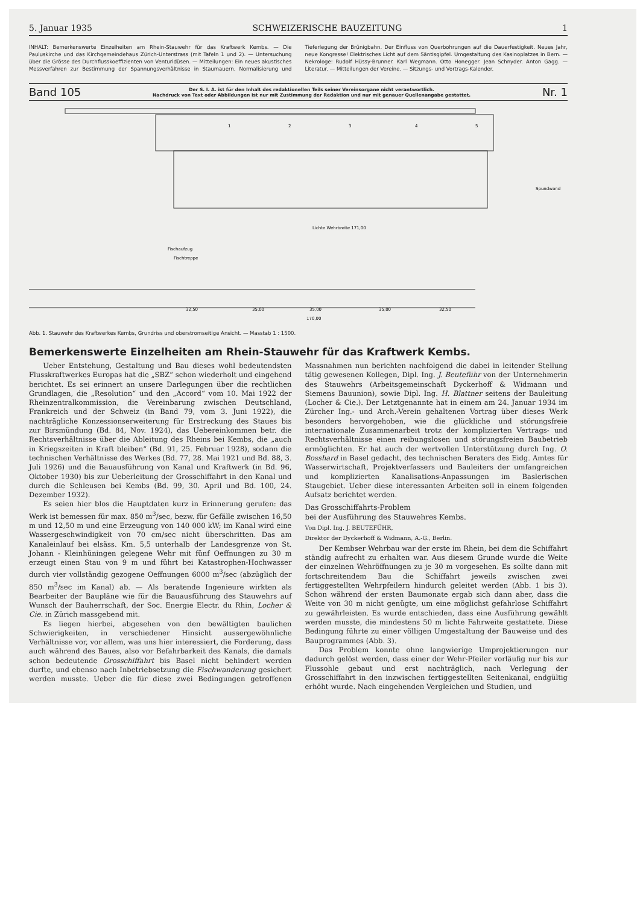5. Januar 1935 SCHWEIZERISCHE BAUZEITUNG 1
INHALT: Bemerkenswerte Einzelheiten am Rhein-Stauwehr für das Kraftwerk Kembs. — Die Pauluskirche und das Kirchgemeindehaus Zürich-Unterstrass (mit Tafeln 1 und 2). — Untersuchung über die Grösse des Durchflusskoeffizienten von Venturidüsen. — Mitteilungen: Ein neues akustisches Messverfahren zur Bestimmung der Spannungsverhältnisse in Staumauern. Normalisierung und Tieferlegung der Brünigbahn. Der Einfluss von Querbohrungen auf die Dauerfestigkeit. Neues Jahr, neue Kongresse! Elektrisches Licht auf dem Säntisgipfel. Umgestaltung des Kasinoplatzes in Bern. — Nekrologe: Rudolf Hüssy-Brunner. Karl Wegmann. Otto Honegger. Jean Schnyder. Anton Gagg. — Literatur. — Mitteilungen der Vereine. — Sitzungs- und Vortrags-Kalender.
Band 105
Der S. I. A. ist für den Inhalt des redaktionellen Teils seiner Vereinsorgane nicht verantwortlich.
Nachdruck von Text oder Abbildungen ist nur mit Zustimmung der Redaktion und nur mit genauer Quellenangabe gestattet.
Nr. 1
1
2
3
4
5
Spundwand
Fischaufzug
Fischtreppe
Lichte Wehrbreite 171,00
32,50
35,00
35,00
35,00
32,50
170,00
Abb. 1. Stauwehr des Kraftwerkes Kembs, Grundriss und oberstromseitige Ansicht. — Masstab 1 : 1500.
Bemerkenswerte Einzelheiten am Rhein-Stauwehr für das Kraftwerk Kembs.
Ueber Entstehung, Gestaltung und Bau dieses wohl bedeutendsten Flusskraftwerkes Europas hat die „SBZ“ schon wiederholt und eingehend berichtet. Es sei erinnert an unsere Darlegungen über die rechtlichen Grundlagen, die „Resolution“ und den „Accord“ vom 10. Mai 1922 der Rheinzentralkommission, die Vereinbarung zwischen Deutschland, Frankreich und der Schweiz (in Band 79, vom 3. Juni 1922), die nachträgliche Konzessionserweiterung für Erstreckung des Staues bis zur Birsmündung (Bd. 84, Nov. 1924), das Uebereinkommen betr. die Rechtsverhältnisse über die Ableitung des Rheins bei Kembs, die „auch in Kriegszeiten in Kraft bleiben“ (Bd. 91, 25. Februar 1928), sodann die technischen Verhältnisse des Werkes (Bd. 77, 28. Mai 1921 und Bd. 88, 3. Juli 1926) und die Bauausführung von Kanal und Kraftwerk (in Bd. 96, Oktober 1930) bis zur Ueberleitung der Grosschiffahrt in den Kanal und durch die Schleusen bei Kembs (Bd. 99, 30. April und Bd. 100, 24. Dezember 1932).
Es seien hier blos die Hauptdaten kurz in Erinnerung gerufen: das Werk ist bemessen für max. 850 m<sup>3</sup>/sec, bezw. für Gefälle zwischen 16,50 m und 12,50 m und eine Erzeugung von 140 000 kW; im Kanal wird eine Wassergeschwindigkeit von 70 cm/sec nicht überschritten. Das am Kanaleinlauf bei elsäss. Km. 5,5 unterhalb der Landesgrenze von St. Johann - Kleinhüningen gelegene Wehr mit fünf Oeffnungen zu 30 m erzeugt einen Stau von 9 m und führt bei Katastrophen-Hochwasser durch vier vollständig gezogene Oeffnungen 6000 m<sup>3</sup>/sec (abzüglich der 850 m<sup>3</sup>/sec im Kanal) ab. — Als beratende Ingenieure wirkten als Bearbeiter der Baupläne wie für die Bauausführung des Stauwehrs auf Wunsch der Bauherrschaft, der Soc. Energie Electr. du Rhin, Locher & Cie. in Zürich massgebend mit.
Es liegen hierbei, abgesehen von den bewältigten baulichen Schwierigkeiten, in verschiedener Hinsicht aussergewöhnliche Verhältnisse vor, vor allem, was uns hier interessiert, die Forderung, dass auch während des Baues, also vor Befahrbarkeit des Kanals, die damals schon bedeutende Grosschiffahrt bis Basel nicht behindert werden durfte, und ebenso nach Inbetriebsetzung die Fischwanderung gesichert werden musste. Ueber die für diese zwei Bedingungen getroffenen Massnahmen nun berichten nachfolgend die dabei in leitender Stellung tätig gewesenen Kollegen, Dipl. Ing. J. Beuteführ von der Unternehmerin des Stauwehrs (Arbeitsgemeinschaft Dyckerhoff & Widmann und Siemens Bauunion), sowie Dipl. Ing. H. Blattner seitens der Bauleitung (Locher & Cie.). Der Letztgenannte hat in einem am 24. Januar 1934 im Zürcher Ing.- und Arch.-Verein gehaltenen Vortrag über dieses Werk besonders hervorgehoben, wie die glückliche und störungsfreie internationale Zusammenarbeit trotz der komplizierten Vertrags- und Rechtsverhältnisse einen reibungslosen und störungsfreien Baubetrieb ermöglichten. Er hat auch der wertvollen Unterstützung durch Ing. O. Bosshard in Basel gedacht, des technischen Beraters des Eidg. Amtes für Wasserwirtschaft, Projektverfassers und Bauleiters der umfangreichen und komplizierten Kanalisations-Anpassungen im Baslerischen Staugebiet. Ueber diese interessanten Arbeiten soll in einem folgenden Aufsatz berichtet werden.
Das Grosschiffahrts-Problem
bei der Ausführung des Stauwehres Kembs.
Von Dipl. Ing. J. BEUTEFÜHR,
Direktor der Dyckerhoff & Widmann, A.-G., Berlin.
Der Kembser Wehrbau war der erste im Rhein, bei dem die Schiffahrt ständig aufrecht zu erhalten war. Aus diesem Grunde wurde die Weite der einzelnen Wehröffnungen zu je 30 m vorgesehen. Es sollte dann mit fortschreitendem Bau die Schiffahrt jeweils zwischen zwei fertiggestellten Wehrpfeilern hindurch geleitet werden (Abb. 1 bis 3). Schon während der ersten Baumonate ergab sich dann aber, dass die Weite von 30 m nicht genügte, um eine möglichst gefahrlose Schiffahrt zu gewährleisten. Es wurde entschieden, dass eine Ausführung gewählt werden musste, die mindestens 50 m lichte Fahrweite gestattete. Diese Bedingung führte zu einer völligen Umgestaltung der Bauweise und des Bauprogrammes (Abb. 3).
Das Problem konnte ohne langwierige Umprojektierungen nur dadurch gelöst werden, dass einer der Wehr-Pfeiler vorläufig nur bis zur Flussohle gebaut und erst nachträglich, nach Verlegung der Grosschiffahrt in den inzwischen fertiggestellten Seitenkanal, endgültig erhöht wurde. Nach eingehenden Vergleichen und Studien, und